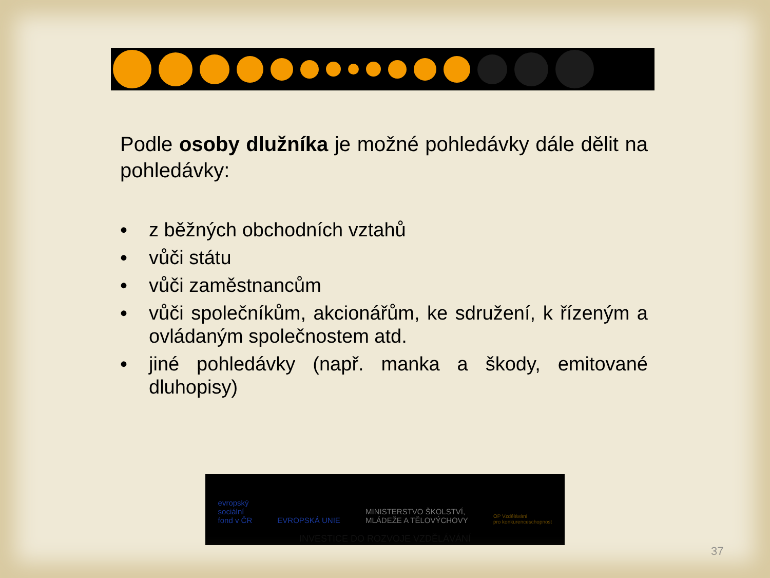Podle osoby dlužníka je možné pohledávky dále dělit na pohledávky:
• z běžných obchodních vztahů
• vůči státu
• vůči zaměstnancům
• vůči společníkům, akcionářům, ke sdružení, k řízeným a ovládaným společnostem atd.
• jiné pohledávky (např. manka a škody, emitované dluhopisy)
evropský
sociální
fond v ČR
EVROPSKÁ UNIE
MINISTERSTVO ŠKOLSTVÍ,
MLÁDEŽE A TĚLOVÝCHOVY
OP Vzdělávání
pro konkurenceschopnost
INVESTICE DO ROZVOJE VZDĚLÁVÁNÍ
37